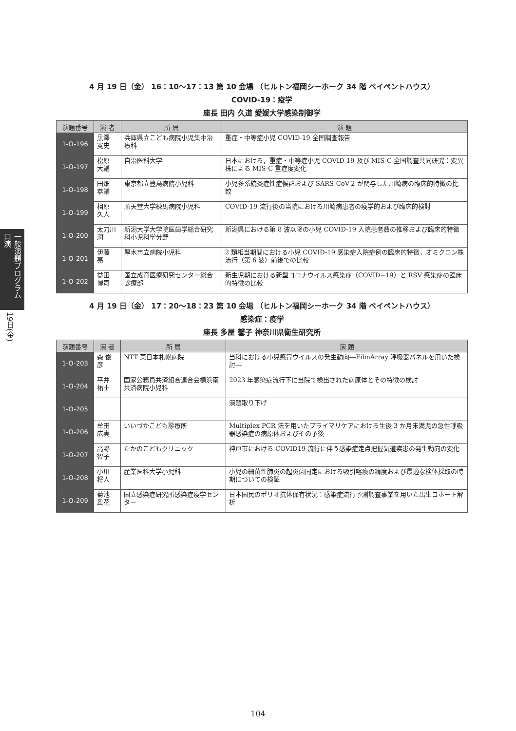一般演題プログラム 口演
19日(金)
4 月 19 日（金） 16：10〜17：13 第 10 会場 （ヒルトン福岡シーホーク 34 階 ベイペントハウス）
COVID-19：疫学
座長 田内 久道 愛媛大学感染制御学
| 演題番号 | 演 者 | 所 属 | 演 題 |
| --- | --- | --- | --- |
| 1-O-196 | 黒澤 寛史 | 兵庫県立こども病院小児集中治療科 | 重症・中等症小児 COVID-19 全国調査報告 |
| 1-O-197 | 松原 大輔 | 自治医科大学 | 日本における，重症・中等症小児 COVID-19 及び MIS-C 全国調査共同研究：変異株による MIS-C 重症度変化 |
| 1-O-198 | 田畑 恭輔 | 東京都立豊島病院小児科 | 小児多系統炎症性症候群および SARS-CoV-2 が関与した川崎病の臨床的特徴の比較 |
| 1-O-199 | 相原 久人 | 順天堂大学練馬病院小児科 | COVID-19 流行後の当院における川崎病患者の疫学的および臨床的検討 |
| 1-O-200 | 太刀川 潤 | 新潟大学大学院医歯学総合研究科小児科学分野 | 新潟県における第 8 波以降の小児 COVID-19 入院患者数の推移および臨床的特徴 |
| 1-O-201 | 伊藤 亮 | 厚木市立病院小児科 | 2 類相当期間における小児 COVID-19 感染症入院症例の臨床的特徴，オミクロン株流行（第 6 波）前後での比較 |
| 1-O-202 | 益田 博司 | 国立成育医療研究センター総合診療部 | 新生児期における新型コロナウイルス感染症（COVID−19）と RSV 感染症の臨床的特徴の比較 |
4 月 19 日（金） 17：20〜18：23 第 10 会場 （ヒルトン福岡シーホーク 34 階 ベイペントハウス）
感染症：疫学
座長 多屋 馨子 神奈川県衛生研究所
| 演題番号 | 演 者 | 所 属 | 演 題 |
| --- | --- | --- | --- |
| 1-O-203 | 森 俊彦 | NTT 東日本札幌病院 | 当科における小児感冒ウイルスの発生動向―FilmArray 呼吸器パネルを用いた検討― |
| 1-O-204 | 平井 祐士 | 国家公務員共済組合連合会横浜南共済病院小児科 | 2023 年感染症流行下に当院で検出された病原体とその特徴の検討 |
| 1-O-205 | | | 演題取り下げ |
| 1-O-206 | 牟田 広実 | いいづかこども診療所 | Multiplex PCR 法を用いたプライマリケアにおける生後 3 か月未満児の急性呼吸器感染症の病原体およびその予後 |
| 1-O-207 | 高野 智子 | たかのこどもクリニック | 神戸市における COVID19 流行に伴う感染症定点把握気道疾患の発生動向の変化 |
| 1-O-208 | 小川 将人 | 産業医科大学小児科 | 小児の細菌性肺炎の起炎菌同定における吸引喀痰の精度および最適な検体採取の時期についての検証 |
| 1-O-209 | 菊池 風花 | 国立感染症研究所感染症疫学センター | 日本国民のポリオ抗体保有状況：感染症流行予測調査事業を用いた出生コホート解析 |
104